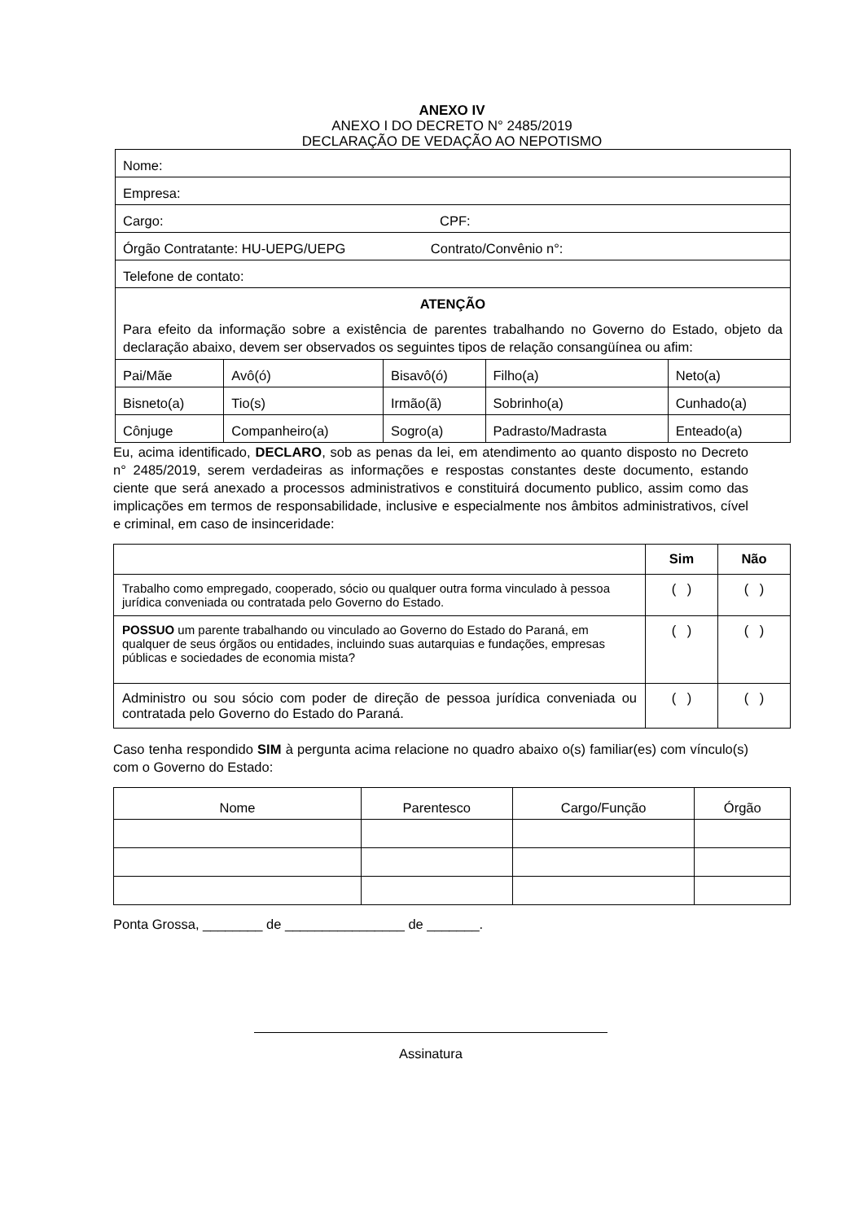ANEXO IV
ANEXO I DO DECRETO N° 2485/2019
DECLARAÇÃO DE VEDAÇÃO AO NEPOTISMO
| Nome: | | | | |
| Empresa: | | | | |
| Cargo: CPF: | | | | |
| Órgão Contratante: HU-UEPG/UEPG Contrato/Convênio n°: | | | | |
| Telefone de contato: | | | | |
| ATENÇÃO Para efeito da informação sobre a existência de parentes trabalhando no Governo do Estado, objeto da declaração abaixo, devem ser observados os seguintes tipos de relação consangüínea ou afim: | | | | |
| Pai/Mãe | Avô(ó) | Bisavô(ó) | Filho(a) | Neto(a) |
| Bisneto(a) | Tio(s) | Irmão(ã) | Sobrinho(a) | Cunhado(a) |
| Cônjuge | Companheiro(a) | Sogro(a) | Padrasto/Madrasta | Enteado(a) |
Eu, acima identificado, DECLARO, sob as penas da lei, em atendimento ao quanto disposto no Decreto n° 2485/2019, serem verdadeiras as informações e respostas constantes deste documento, estando ciente que será anexado a processos administrativos e constituirá documento publico, assim como das implicações em termos de responsabilidade, inclusive e especialmente nos âmbitos administrativos, cível e criminal, em caso de insinceridade:
| | Sim | Não |
| Trabalho como empregado, cooperado, sócio ou qualquer outra forma vinculado à pessoa jurídica conveniada ou contratada pelo Governo do Estado. | ( ) | ( ) |
| POSSUO um parente trabalhando ou vinculado ao Governo do Estado do Paraná, em qualquer de seus órgãos ou entidades, incluindo suas autarquias e fundações, empresas públicas e sociedades de economia mista? | ( ) | ( ) |
| Administro ou sou sócio com poder de direção de pessoa jurídica conveniada ou contratada pelo Governo do Estado do Paraná. | ( ) | ( ) |
Caso tenha respondido SIM à pergunta acima relacione no quadro abaixo o(s) familiar(es) com vínculo(s) com o Governo do Estado:
| Nome | Parentesco | Cargo/Função | Órgão |
| --- | --- | --- | --- |
Ponta Grossa, ________ de ________________ de _______.
Assinatura